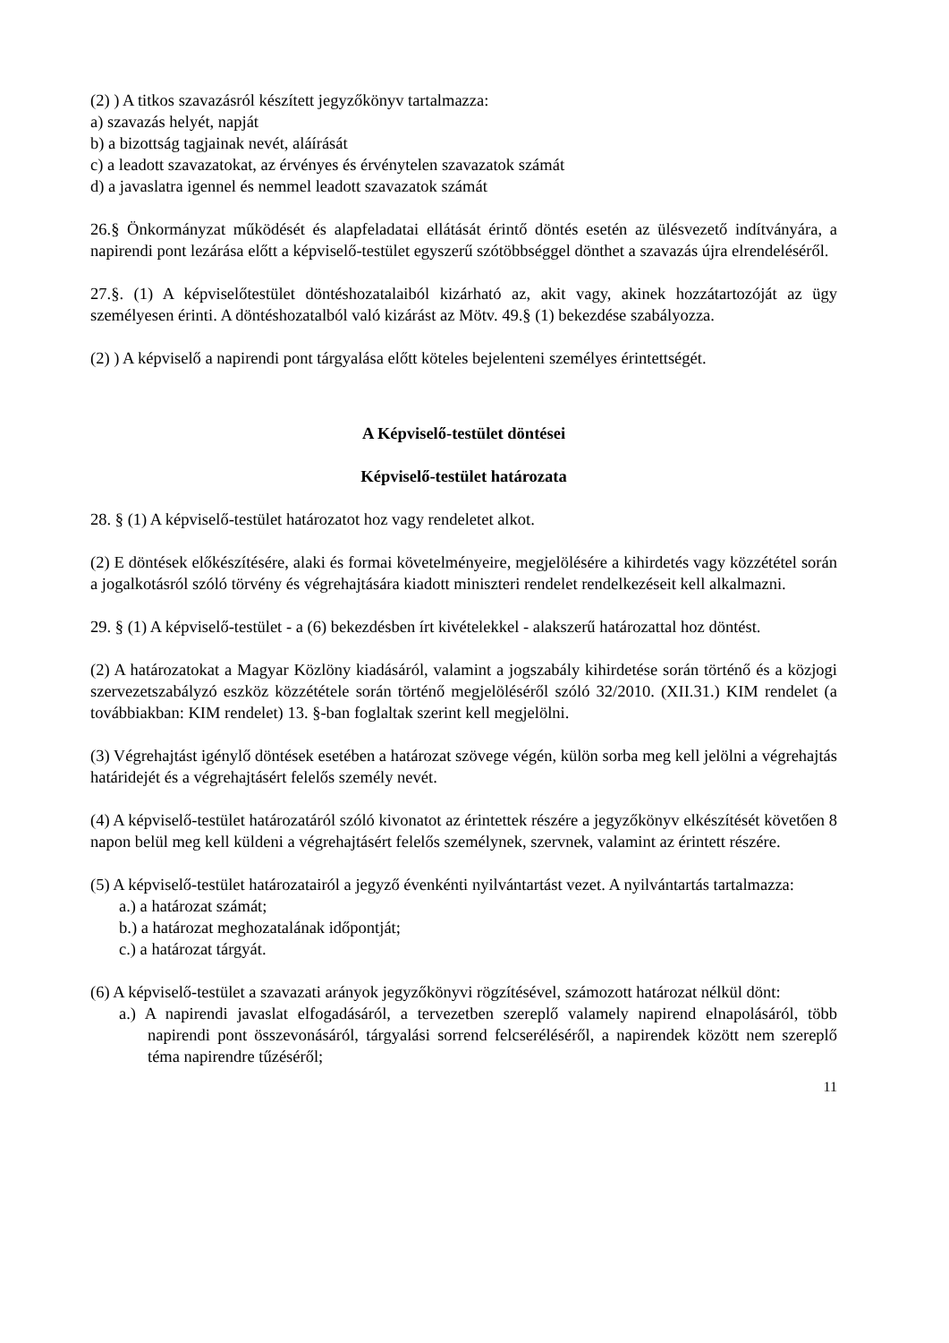(2) ) A titkos szavazásról készített jegyzőkönyv tartalmazza:
a) szavazás helyét, napját
b) a bizottság tagjainak nevét, aláírását
c) a leadott szavazatokat, az érvényes és érvénytelen szavazatok számát
d) a javaslatra igennel és nemmel leadott szavazatok számát
26.§ Önkormányzat működését és alapfeladatai ellátását érintő döntés esetén az ülésvezető indítványára, a napirendi pont lezárása előtt a képviselő-testület egyszerű szótöbbséggel dönthet a szavazás újra elrendeléséről.
27.§. (1) A képviselőtestület döntéshozatalaiból kizárható az, akit vagy, akinek hozzátartozóját az ügy személyesen érinti. A döntéshozatalból való kizárást az Mötv. 49.§ (1) bekezdése szabályozza.
(2) ) A képviselő a napirendi pont tárgyalása előtt köteles bejelenteni személyes érintettségét.
A Képviselő-testület döntései
Képviselő-testület határozata
28. § (1) A képviselő-testület határozatot hoz vagy rendeletet alkot.
(2) E döntések előkészítésére, alaki és formai követelményeire, megjelölésére a kihirdetés vagy közzététel során a jogalkotásról szóló törvény és végrehajtására kiadott miniszteri rendelet rendelkezéseit kell alkalmazni.
29. § (1) A képviselő-testület - a (6) bekezdésben írt kivételekkel - alakszerű határozattal hoz döntést.
(2) A határozatokat a Magyar Közlöny kiadásáról, valamint a jogszabály kihirdetése során történő és a közjogi szervezetszabályzó eszköz közzététele során történő megjelöléséről szóló 32/2010. (XII.31.) KIM rendelet (a továbbiakban: KIM rendelet) 13. §-ban foglaltak szerint kell megjelölni.
(3) Végrehajtást igénylő döntések esetében a határozat szövege végén, külön sorba meg kell jelölni a végrehajtás határidejét és a végrehajtásért felelős személy nevét.
(4) A képviselő-testület határozatáról szóló kivonatot az érintettek részére a jegyzőkönyv elkészítését követően 8 napon belül meg kell küldeni a végrehajtásért felelős személynek, szervnek, valamint az érintett részére.
(5) A képviselő-testület határozatairól a jegyző évenkénti nyilvántartást vezet. A nyilvántartás tartalmazza:
a.) a határozat számát;
b.) a határozat meghozatalának időpontját;
c.) a határozat tárgyát.
(6) A képviselő-testület a szavazati arányok jegyzőkönyvi rögzítésével, számozott határozat nélkül dönt:
a.) A napirendi javaslat elfogadásáról, a tervezetben szereplő valamely napirend elnapolásáról, több napirendi pont összevonásáról, tárgyalási sorrend felcseréléséről, a napirendek között nem szereplő téma napirendre tűzéséről;
11